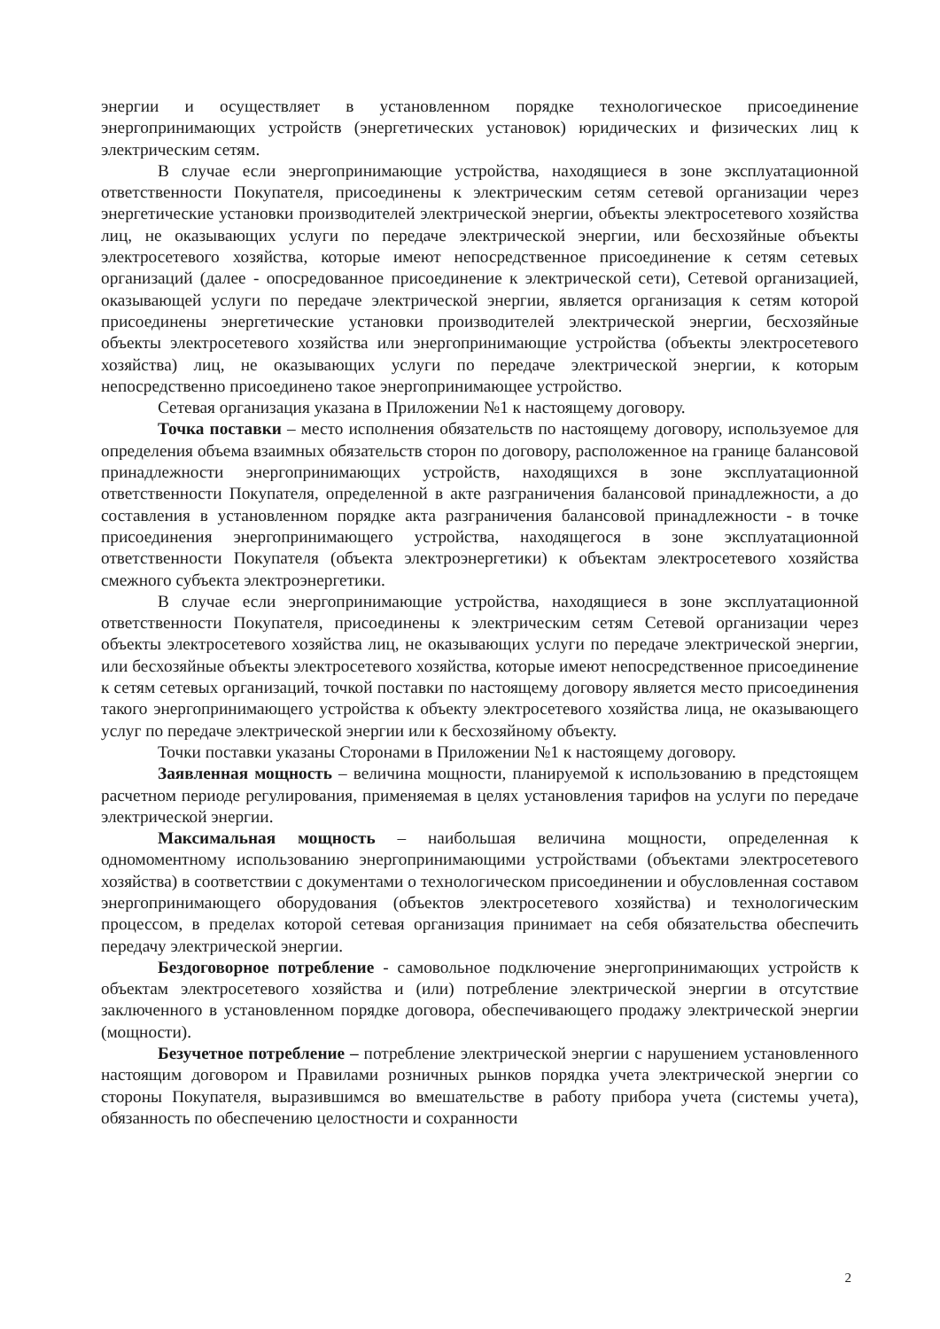энергии и осуществляет в установленном порядке технологическое присоединение энергопринимающих устройств (энергетических установок) юридических и физических лиц к электрическим сетям.
В случае если энергопринимающие устройства, находящиеся в зоне эксплуатационной ответственности Покупателя, присоединены к электрическим сетям сетевой организации через энергетические установки производителей электрической энергии, объекты электросетевого хозяйства лиц, не оказывающих услуги по передаче электрической энергии, или бесхозяйные объекты электросетевого хозяйства, которые имеют непосредственное присоединение к сетям сетевых организаций (далее - опосредованное присоединение к электрической сети), Сетевой организацией, оказывающей услуги по передаче электрической энергии, является организация к сетям которой присоединены энергетические установки производителей электрической энергии, бесхозяйные объекты электросетевого хозяйства или энергопринимающие устройства (объекты электросетевого хозяйства) лиц, не оказывающих услуги по передаче электрической энергии, к которым непосредственно присоединено такое энергопринимающее устройство.
Сетевая организация указана в Приложении №1 к настоящему договору.
Точка поставки – место исполнения обязательств по настоящему договору, используемое для определения объема взаимных обязательств сторон по договору, расположенное на границе балансовой принадлежности энергопринимающих устройств, находящихся в зоне эксплуатационной ответственности Покупателя, определенной в акте разграничения балансовой принадлежности, а до составления в установленном порядке акта разграничения балансовой принадлежности - в точке присоединения энергопринимающего устройства, находящегося в зоне эксплуатационной ответственности Покупателя (объекта электроэнергетики) к объектам электросетевого хозяйства смежного субъекта электроэнергетики.
В случае если энергопринимающие устройства, находящиеся в зоне эксплуатационной ответственности Покупателя, присоединены к электрическим сетям Сетевой организации через объекты электросетевого хозяйства лиц, не оказывающих услуги по передаче электрической энергии, или бесхозяйные объекты электросетевого хозяйства, которые имеют непосредственное присоединение к сетям сетевых организаций, точкой поставки по настоящему договору является место присоединения такого энергопринимающего устройства к объекту электросетевого хозяйства лица, не оказывающего услуг по передаче электрической энергии или к бесхозяйному объекту.
Точки поставки указаны Сторонами в Приложении №1 к настоящему договору.
Заявленная мощность – величина мощности, планируемой к использованию в предстоящем расчетном периоде регулирования, применяемая в целях установления тарифов на услуги по передаче электрической энергии.
Максимальная мощность – наибольшая величина мощности, определенная к одномоментному использованию энергопринимающими устройствами (объектами электросетевого хозяйства) в соответствии с документами о технологическом присоединении и обусловленная составом энергопринимающего оборудования (объектов электросетевого хозяйства) и технологическим процессом, в пределах которой сетевая организация принимает на себя обязательства обеспечить передачу электрической энергии.
Бездоговорное потребление - самовольное подключение энергопринимающих устройств к объектам электросетевого хозяйства и (или) потребление электрической энергии в отсутствие заключенного в установленном порядке договора, обеспечивающего продажу электрической энергии (мощности).
Безучетное потребление – потребление электрической энергии с нарушением установленного настоящим договором и Правилами розничных рынков порядка учета электрической энергии со стороны Покупателя, выразившимся во вмешательстве в работу прибора учета (системы учета), обязанность по обеспечению целостности и сохранности
2